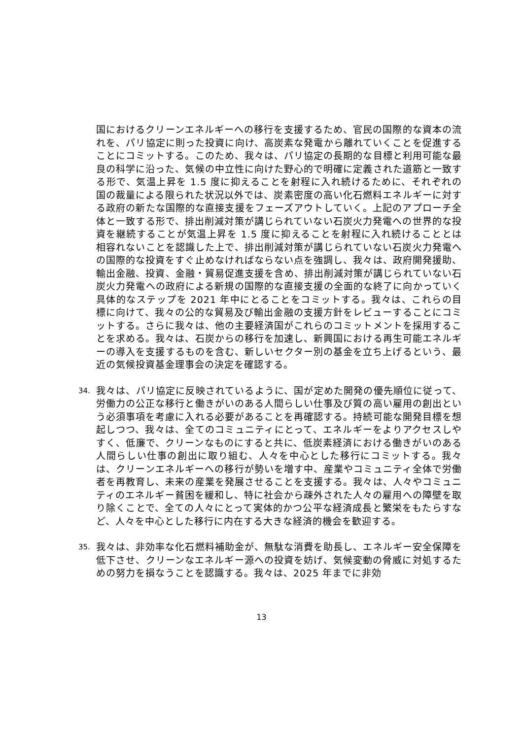国におけるクリーンエネルギーへの移行を支援するため、官民の国際的な資本の流れを、パリ協定に則った投資に向け、高炭素な発電から離れていくことを促進することにコミットする。このため、我々は、パリ協定の長期的な目標と利用可能な最良の科学に沿った、気候の中立性に向けた野心的で明確に定義された道筋と一致する形で、気温上昇を 1.5 度に抑えることを射程に入れ続けるために、それぞれの国の裁量による限られた状況以外では、炭素密度の高い化石燃料エネルギーに対する政府の新たな国際的な直接支援をフェーズアウトしていく。上記のアプローチ全体と一致する形で、排出削減対策が講じられていない石炭火力発電への世界的な投資を継続することが気温上昇を 1.5 度に抑えることを射程に入れ続けることとは相容れないことを認識した上で、排出削減対策が講じられていない石炭火力発電への国際的な投資をすぐ止めなければならない点を強調し、我々は、政府開発援助、輸出金融、投資、金融・貿易促進支援を含め、排出削減対策が講じられていない石炭火力発電への政府による新規の国際的な直接支援の全面的な終了に向かっていく具体的なステップを 2021 年中にとることをコミットする。我々は、これらの目標に向けて、我々の公的な貿易及び輸出金融の支援方針をレビューすることにコミットする。さらに我々は、他の主要経済国がこれらのコミットメントを採用することを求める。我々は、石炭からの移行を加速し、新興国における再生可能エネルギーの導入を支援するものを含む、新しいセクター別の基金を立ち上げるという、最近の気候投資基金理事会の決定を確認する。
34.
我々は、パリ協定に反映されているように、国が定めた開発の優先順位に従って、労働力の公正な移行と働きがいのある人間らしい仕事及び質の高い雇用の創出という必須事項を考慮に入れる必要があることを再確認する。持続可能な開発目標を想起しつつ、我々は、全てのコミュニティにとって、エネルギーをよりアクセスしやすく、低廉で、クリーンなものにすると共に、低炭素経済における働きがいのある人間らしい仕事の創出に取り組む、人々を中心とした移行にコミットする。我々は、クリーンエネルギーへの移行が勢いを増す中、産業やコミュニティ全体で労働者を再教育し、未来の産業を発展させることを支援する。我々は、人々やコミュニティのエネルギー貧困を緩和し、特に社会から疎外された人々の雇用への障壁を取り除くことで、全ての人々にとって実体的かつ公平な経済成長と繁栄をもたらすなど、人々を中心とした移行に内在する大きな経済的機会を歓迎する。
35.
我々は、非効率な化石燃料補助金が、無駄な消費を助長し、エネルギー安全保障を低下させ、クリーンなエネルギー源への投資を妨げ、気候変動の脅威に対処するための努力を損なうことを認識する。我々は、2025 年までに非効
13